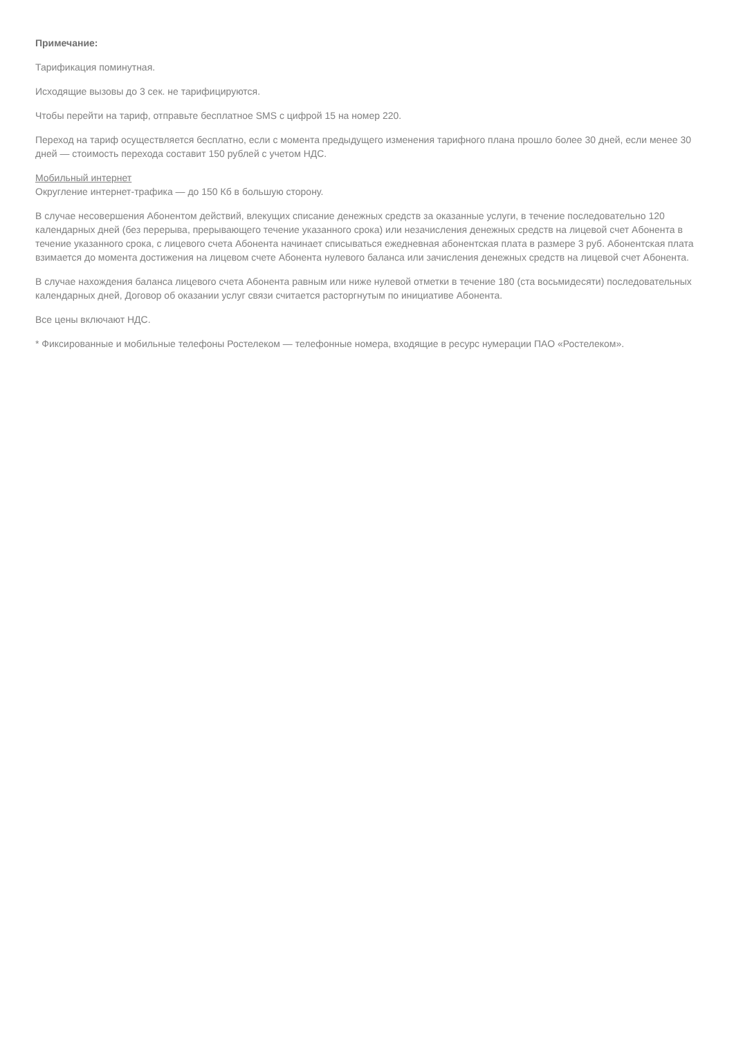Примечание:
Тарификация поминутная.
Исходящие вызовы до 3 сек. не тарифицируются.
Чтобы перейти на тариф, отправьте бесплатное SMS с цифрой 15 на номер 220.
Переход на тариф осуществляется бесплатно, если с момента предыдущего изменения тарифного плана прошло более 30 дней, если менее 30 дней — стоимость перехода составит 150 рублей с учетом НДС.
Мобильный интернет
Округление интернет-трафика — до 150 Кб в большую сторону.
В случае несовершения Абонентом действий, влекущих списание денежных средств за оказанные услуги, в течение последовательно 120 календарных дней (без перерыва, прерывающего течение указанного срока) или незачисления денежных средств на лицевой счет Абонента в течение указанного срока, с лицевого счета Абонента начинает списываться ежедневная абонентская плата в размере 3 руб. Абонентская плата взимается до момента достижения на лицевом счете Абонента нулевого баланса или зачисления денежных средств на лицевой счет Абонента.
В случае нахождения баланса лицевого счета Абонента равным или ниже нулевой отметки в течение 180 (ста восьмидесяти) последовательных календарных дней, Договор об оказании услуг связи считается расторгнутым по инициативе Абонента.
Все цены включают НДС.
* Фиксированные и мобильные телефоны Ростелеком — телефонные номера, входящие в ресурс нумерации ПАО «Ростелеком».